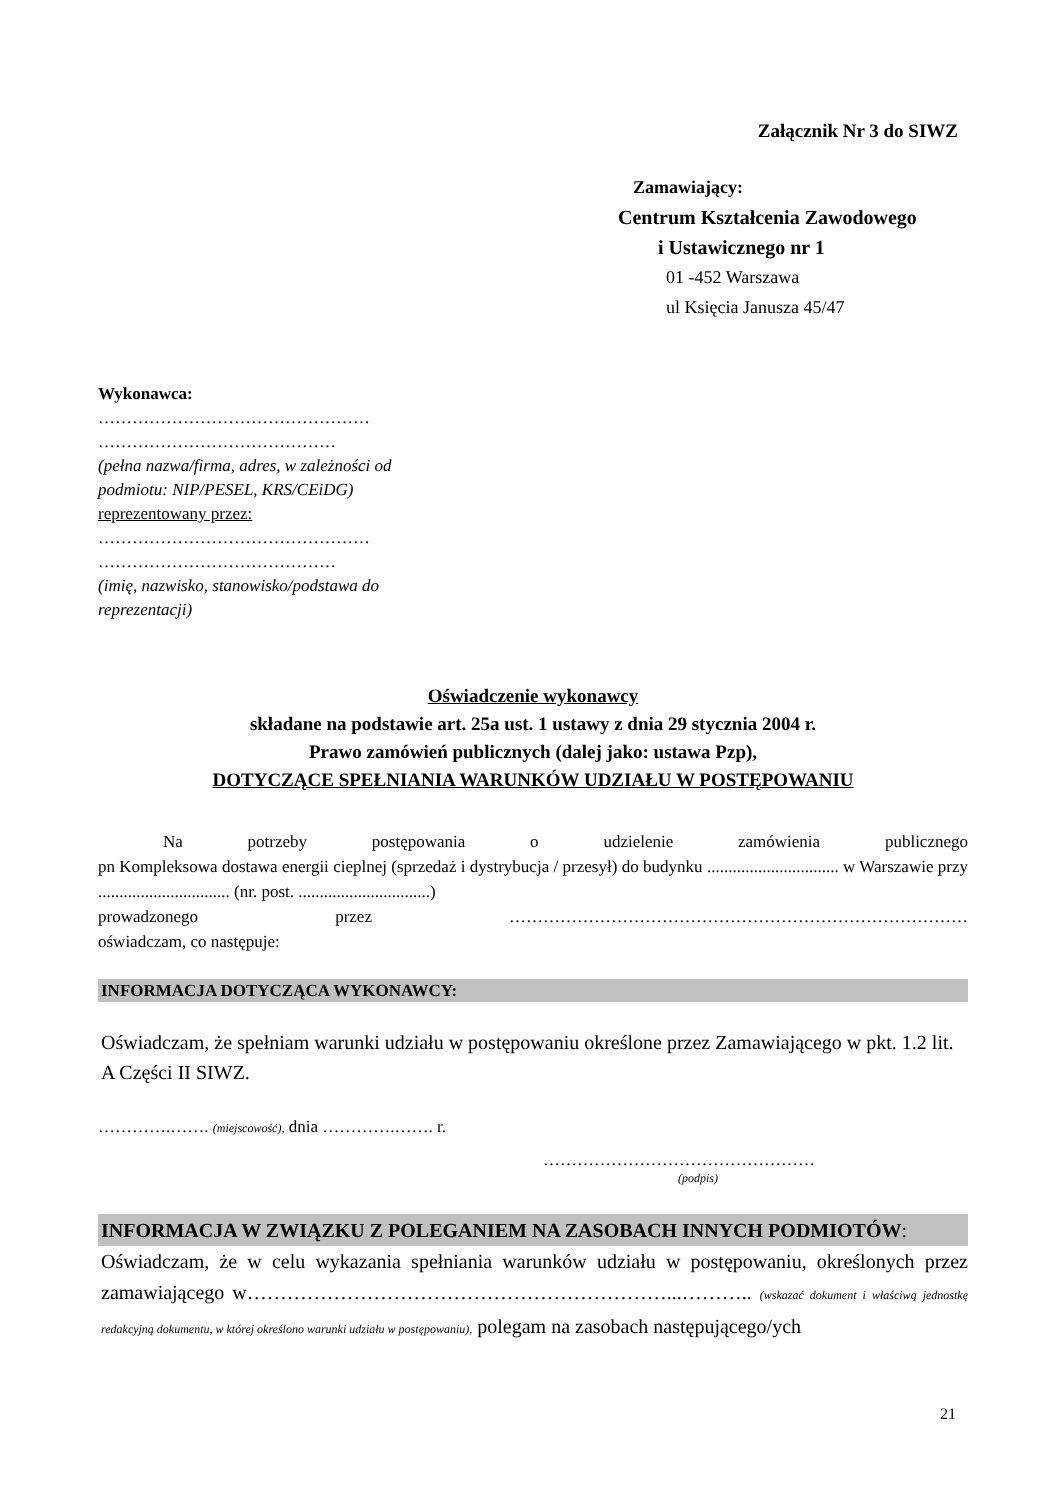Załącznik Nr 3 do SIWZ
Zamawiający:
Centrum Kształcenia Zawodowego
i Ustawicznego nr 1
01 -452 Warszawa
ul Księcia Janusza 45/47
Wykonawca:
…………………………………………
……………………………………
(pełna nazwa/firma, adres, w zależności od podmiotu: NIP/PESEL, KRS/CEiDG)
reprezentowany przez:
…………………………………………
……………………………………
(imię, nazwisko, stanowisko/podstawa do reprezentacji)
Oświadczenie wykonawcy
składane na podstawie art. 25a ust. 1 ustawy z dnia 29 stycznia 2004 r.
Prawo zamówień publicznych (dalej jako: ustawa Pzp),
DOTYCZĄCE SPEŁNIANIA WARUNKÓW UDZIAŁU W POSTĘPOWANIU
Na potrzeby postępowania o udzielenie zamówienia publicznego
pn Kompleksowa dostawa energii cieplnej (sprzedaż i dystrybucja / przesył) do budynku ............................... w Warszawie przy ............................... (nr. post. ...............................)
prowadzonego przez ………………………………………………………………………
oświadczam, co następuje:
INFORMACJA DOTYCZĄCA WYKONAWCY:
Oświadczam, że spełniam warunki udziału w postępowaniu określone przez Zamawiającego w pkt. 1.2 lit. A Części II SIWZ.
………….……. (miejscowość), dnia ………….……. r.
…………………………………………
(podpis)
INFORMACJA W ZWIĄZKU Z POLEGANIEM NA ZASOBACH INNYCH PODMIOTÓW:
Oświadczam, że w celu wykazania spełniania warunków udziału w postępowaniu, określonych przez zamawiającego w………………………………………………………...……….. (wskazać dokument i właściwą jednostkę redakcyjną dokumentu, w której określono warunki udziału w postępowaniu), polegam na zasobach następującego/ych
21